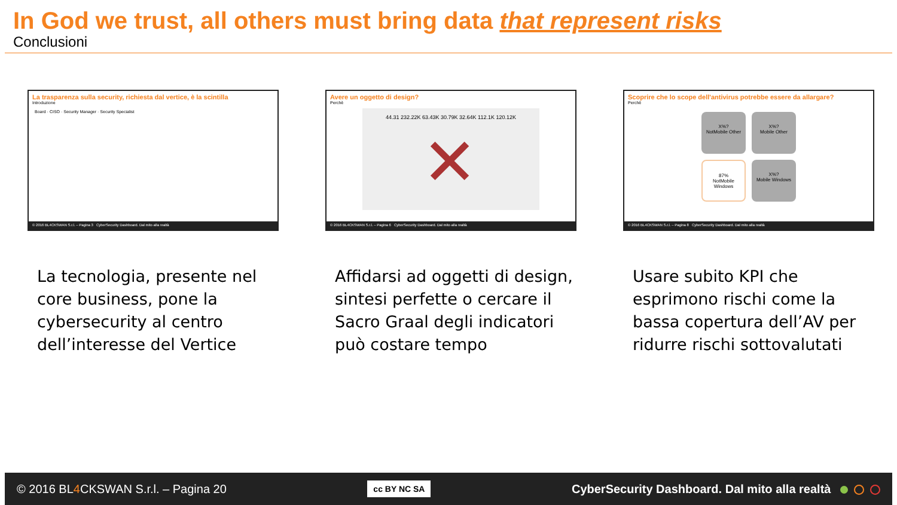In God we trust, all others must bring data that represent risks
Conclusioni
La trasparenza sulla security, richiesta dal vertice, è la scintilla
Introduzione
Board · CISO · Security Manager · Security Specialist
© 2016 BL4CKSWAN S.r.l. – Pagina 3 CyberSecurity Dashboard. Dal mito alla realtà
Avere un oggetto di design?
Perchè
44.31 232.22K 63.43K 30.79K 32.64K 112.1K 120.12K
✕
© 2016 BL4CKSWAN S.r.l. – Pagina 6 CyberSecurity Dashboard. Dal mito alla realtà
Scoprire che lo scope dell'antivirus potrebbe essere da allargare?
Perchè
X%?
NotMobile Other
X%?
Mobile Other
87%
NotMobile Windows
X%?
Mobile Windows
© 2016 BL4CKSWAN S.r.l. – Pagina 8 CyberSecurity Dashboard. Dal mito alla realtà
La tecnologia, presente nel core business, pone la cybersecurity al centro dell’interesse del Vertice
Affidarsi ad oggetti di design, sintesi perfette o cercare il Sacro Graal degli indicatori può costare tempo
Usare subito KPI che esprimono rischi come la bassa copertura dell’AV per ridurre rischi sottovalutati
© 2016 BL4 CKSWAN S.r.l. – Pagina 20 cc BY NC SA CyberSecurity Dashboard. Dal mito alla realtà